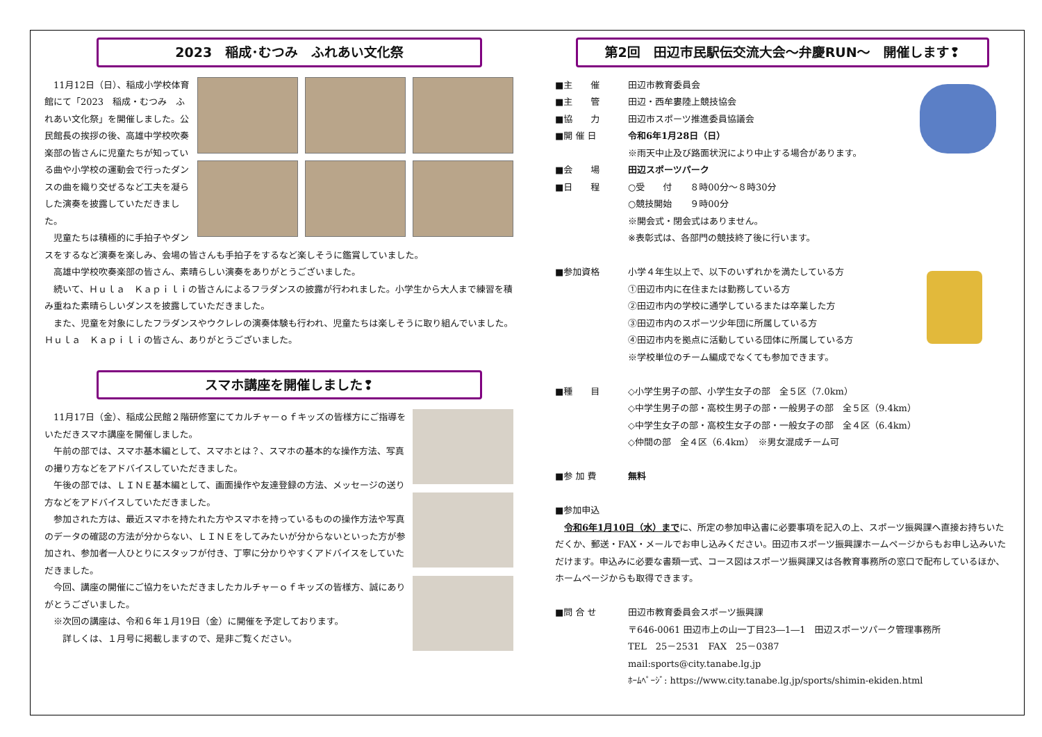2023　稲成･むつみ　ふれあい文化祭
11月12日（日）、稲成小学校体育館にて「2023　稲成・むつみ　ふれあい文化祭」を開催しました。公民館長の挨拶の後、高雄中学校吹奏楽部の皆さんに児童たちが知っている曲や小学校の運動会で行ったダンスの曲を織り交ぜるなど工夫を凝らした演奏を披露していただきました。
児童たちは積極的に手拍子やダンスをするなど演奏を楽しみ、会場の皆さんも手拍子をするなど楽しそうに鑑賞していました。
高雄中学校吹奏楽部の皆さん、素晴らしい演奏をありがとうございました。
続いて、Ｈｕｌａ　Ｋａｐｉｌｉの皆さんによるフラダンスの披露が行われました。小学生から大人まで練習を積み重ねた素晴らしいダンスを披露していただきました。
また、児童を対象にしたフラダンスやウクレレの演奏体験も行われ、児童たちは楽しそうに取り組んでいました。Ｈｕｌａ　Ｋａｐｉｌｉの皆さん、ありがとうございました。
スマホ講座を開催しました❢
11月17日（金）、稲成公民館２階研修室にてカルチャーｏｆキッズの皆様方にご指導をいただきスマホ講座を開催しました。
午前の部では、スマホ基本編として、スマホとは？、スマホの基本的な操作方法、写真の撮り方などをアドバイスしていただきました。
午後の部では、ＬＩＮＥ基本編として、画面操作や友達登録の方法、メッセージの送り方などをアドバイスしていただきました。
参加された方は、最近スマホを持たれた方やスマホを持っているものの操作方法や写真のデータの確認の方法が分からない、ＬＩＮＥをしてみたいが分からないといった方が参加され、参加者一人ひとりにスタッフが付き、丁寧に分かりやすくアドバイスをしていただきました。
今回、講座の開催にご協力をいただきましたカルチャーｏｆキッズの皆様方、誠にありがとうございました。
※次回の講座は、令和６年１月19日（金）に開催を予定しております。
　詳しくは、１月号に掲載しますので、是非ご覧ください。
第2回　田辺市民駅伝交流大会～弁慶RUN～　開催します❢
■主　　催 田辺市教育委員会
■主　　管 田辺・西牟婁陸上競技協会
■協　　力 田辺市スポーツ推進委員協議会
■開 催 日 令和6年1月28日（日）
※雨天中止及び路面状況により中止する場合があります。
■会　　場 田辺スポーツパーク
■日　　程 ○受　　付　　８時00分～８時30分
○競技開始　　９時00分
※開会式・閉会式はありません。
※表彰式は、各部門の競技終了後に行います。
■参加資格 小学４年生以上で、以下のいずれかを満たしている方
①田辺市内に在住または勤務している方
②田辺市内の学校に通学しているまたは卒業した方
③田辺市内のスポーツ少年団に所属している方
④田辺市内を拠点に活動している団体に所属している方
※学校単位のチーム編成でなくても参加できます。
■種　　目 ◇小学生男子の部、小学生女子の部　全５区（7.0km）
◇中学生男子の部・高校生男子の部・一般男子の部　全５区（9.4km）
◇中学生女子の部・高校生女子の部・一般女子の部　全４区（6.4km）
◇仲間の部　全４区（6.4km）　※男女混成チーム可
■参 加 費 無料
■参加申込
令和6年1月10日（水）までに、所定の参加申込書に必要事項を記入の上、スポーツ振興課へ直接お持ちいただくか、郵送・FAX・メールでお申し込みください。田辺市スポーツ振興課ホームページからもお申し込みいただけます。申込みに必要な書類一式、コース図はスポーツ振興課又は各教育事務所の窓口で配布しているほか、ホームページからも取得できます。
■問 合 せ 田辺市教育委員会スポーツ振興課
〒646-0061 田辺市上の山一丁目23―1―1　田辺スポーツパーク管理事務所
TEL　25－2531　FAX　25－0387
mail:sports@city.tanabe.lg.jp
ﾎｰﾑﾍﾟｰｼﾞ: https://www.city.tanabe.lg.jp/sports/shimin-ekiden.html